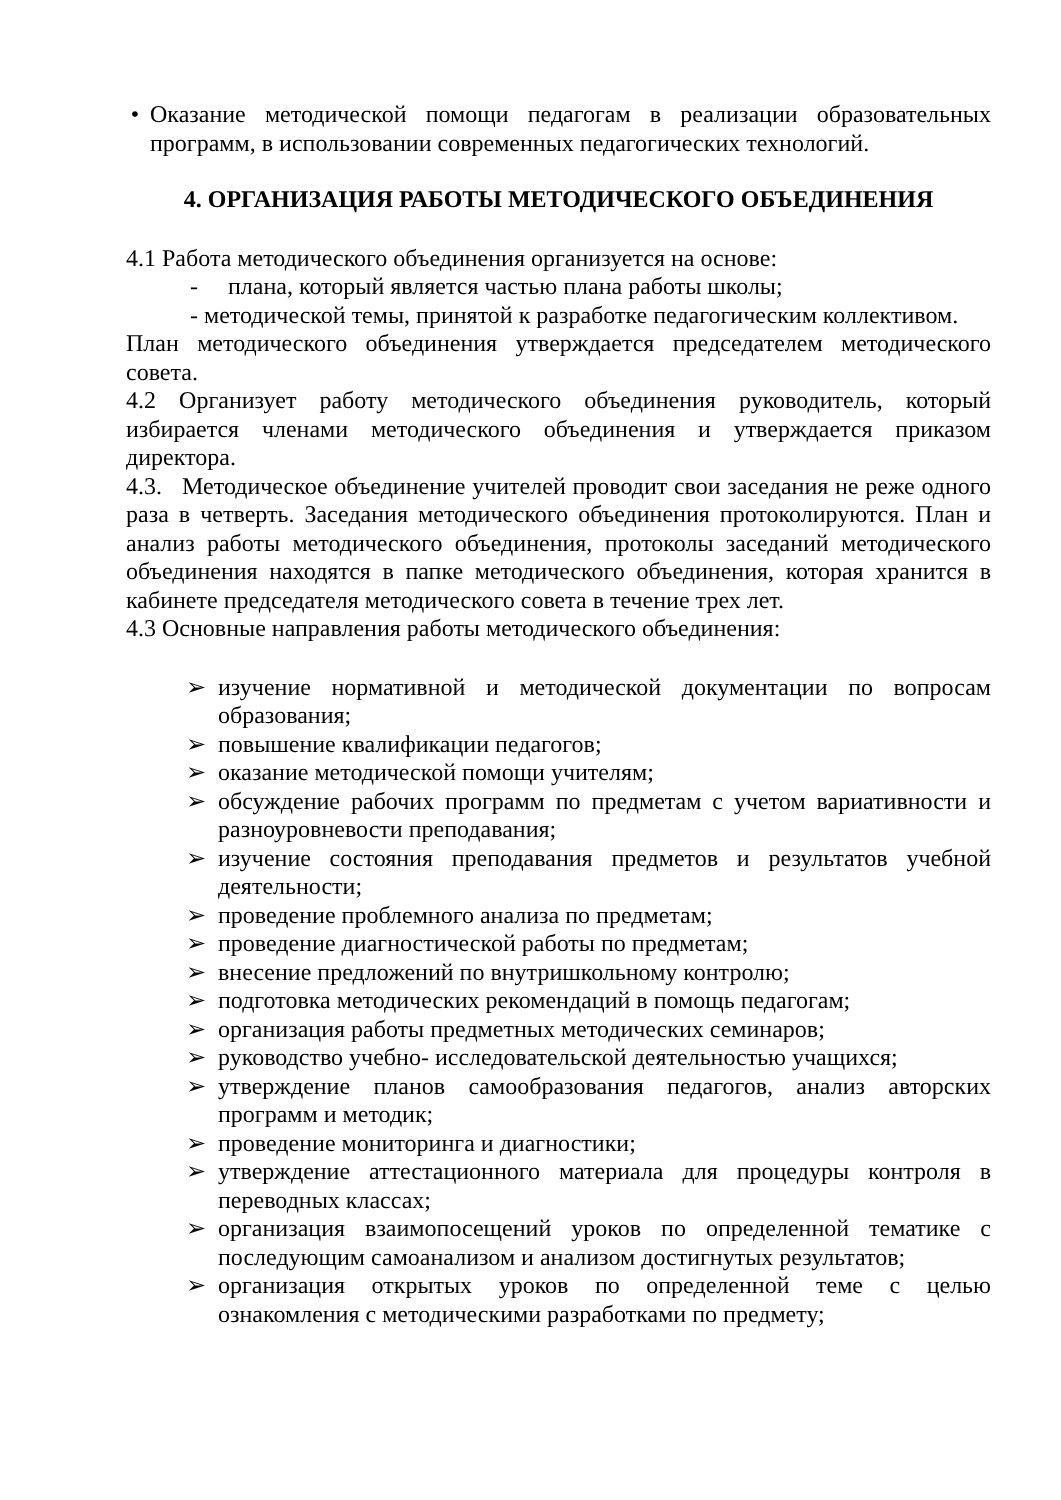• Оказание методической помощи педагогам в реализации образовательных программ, в использовании современных педагогических технологий.
4. ОРГАНИЗАЦИЯ РАБОТЫ МЕТОДИЧЕСКОГО ОБЪЕДИНЕНИЯ
4.1 Работа методического объединения организуется на основе:
- плана, который является частью плана работы школы;
- методической темы, принятой к разработке педагогическим коллективом.
План методического объединения утверждается председателем методического совета.
4.2 Организует работу методического объединения руководитель, который избирается членами методического объединения и утверждается приказом директора.
4.3. Методическое объединение учителей проводит свои заседания не реже одного раза в четверть. Заседания методического объединения протоколируются. План и анализ работы методического объединения, протоколы заседаний методического объединения находятся в папке методического объединения, которая хранится в кабинете председателя методического совета в течение трех лет.
4.3 Основные направления работы методического объединения:
➢ изучение нормативной и методической документации по вопросам образования;
➢ повышение квалификации педагогов;
➢ оказание методической помощи учителям;
➢ обсуждение рабочих программ по предметам с учетом вариативности и разноуровневости преподавания;
➢ изучение состояния преподавания предметов и результатов учебной деятельности;
➢ проведение проблемного анализа по предметам;
➢ проведение диагностической работы по предметам;
➢ внесение предложений по внутришкольному контролю;
➢ подготовка методических рекомендаций в помощь педагогам;
➢ организация работы предметных методических семинаров;
➢ руководство учебно- исследовательской деятельностью учащихся;
➢ утверждение планов самообразования педагогов, анализ авторских программ и методик;
➢ проведение мониторинга и диагностики;
➢ утверждение аттестационного материала для процедуры контроля в переводных классах;
➢ организация взаимопосещений уроков по определенной тематике с последующим самоанализом и анализом достигнутых результатов;
➢ организация открытых уроков по определенной теме с целью ознакомления с методическими разработками по предмету;